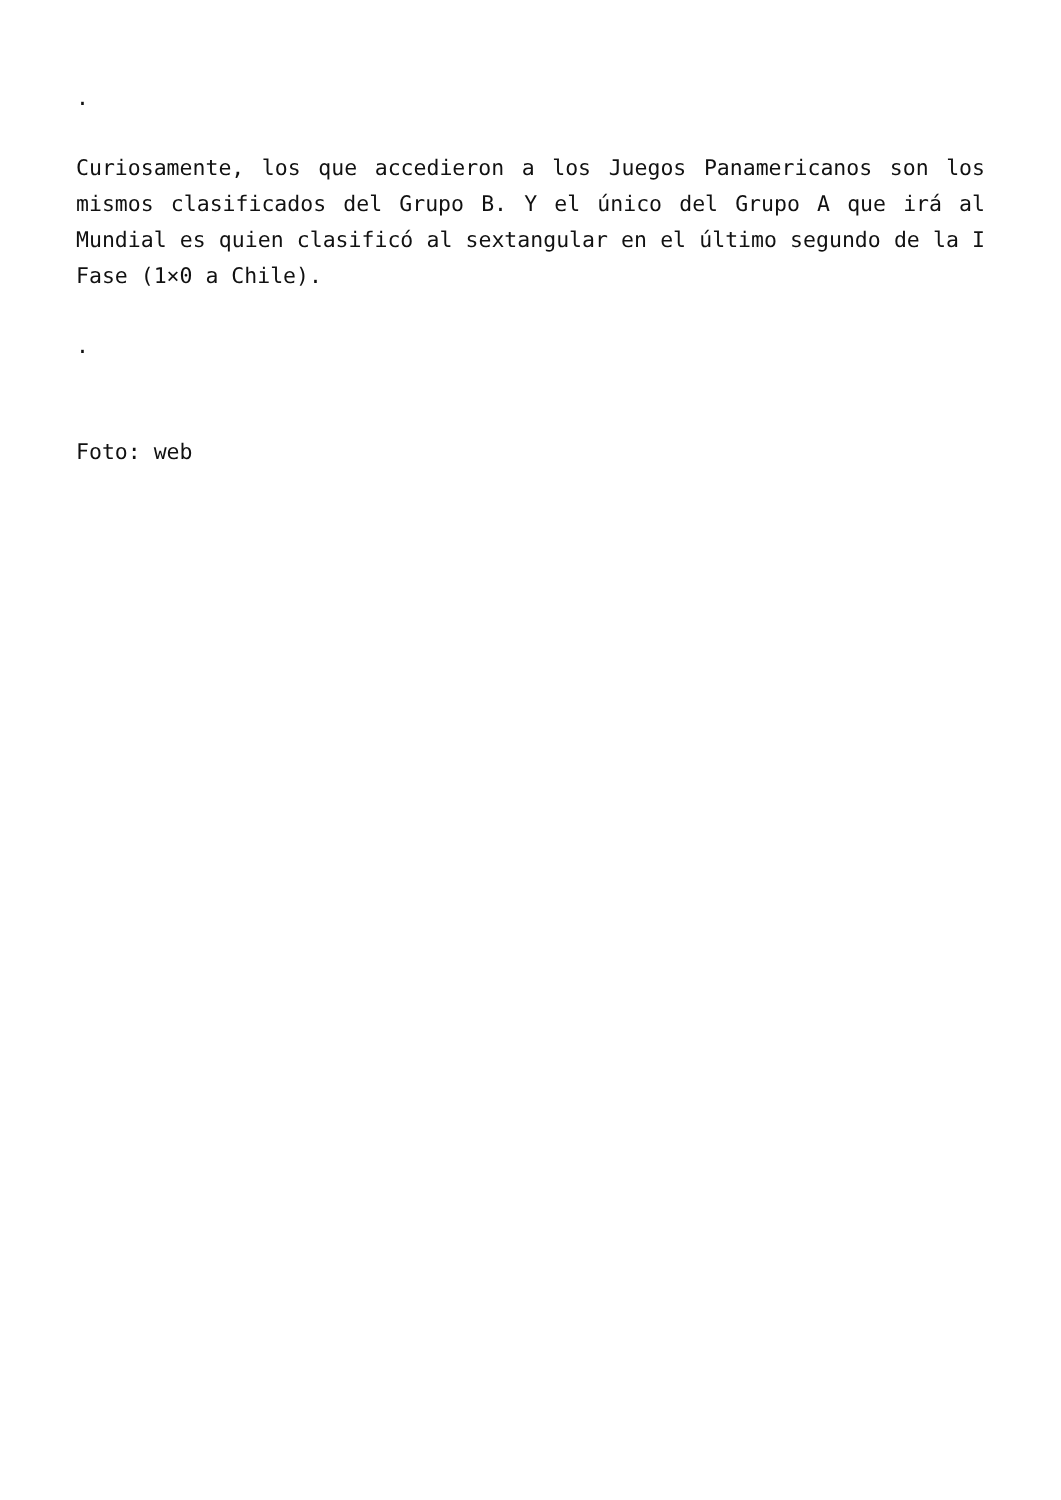.
Curiosamente, los que accedieron a los Juegos Panamericanos son los mismos clasificados del Grupo B. Y el único del Grupo A que irá al Mundial es quien clasificó al sextangular en el último segundo de la I Fase (1×0 a Chile).
.
Foto: web